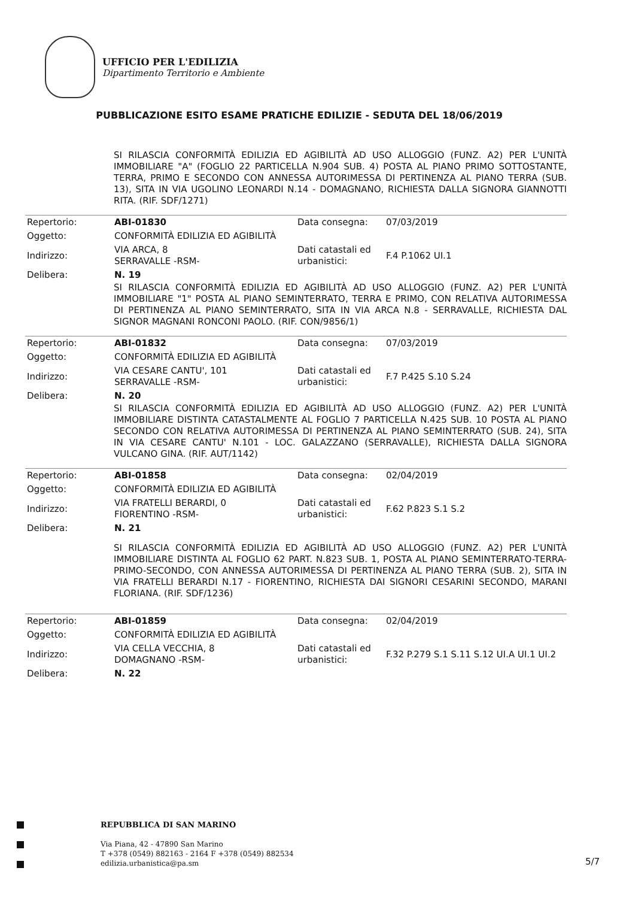UFFICIO PER L'EDILIZIA
Dipartimento Territorio e Ambiente
PUBBLICAZIONE ESITO ESAME PRATICHE EDILIZIE - SEDUTA DEL 18/06/2019
SI RILASCIA CONFORMITÀ EDILIZIA ED AGIBILITÀ AD USO ALLOGGIO (FUNZ. A2) PER L'UNITÀ IMMOBILIARE "A" (FOGLIO 22 PARTICELLA N.904 SUB. 4) POSTA AL PIANO PRIMO SOTTOSTANTE, TERRA, PRIMO E SECONDO CON ANNESSA AUTORIMESSA DI PERTINENZA AL PIANO TERRA (SUB. 13), SITA IN VIA UGOLINO LEONARDI N.14 - DOMAGNANO, RICHIESTA DALLA SIGNORA GIANNOTTI RITA. (RIF. SDF/1271)
| Repertorio: | ABI-01830 | Data consegna: | 07/03/2019 |
| Oggetto: | CONFORMITÀ EDILIZIA ED AGIBILITÀ | | |
| Indirizzo: | VIA ARCA, 8 SERRAVALLE -RSM- | Dati catastali ed urbanistici: | F.4 P.1062 UI.1 |
| Delibera: | N. 19 | | |
SI RILASCIA CONFORMITÀ EDILIZIA ED AGIBILITÀ AD USO ALLOGGIO (FUNZ. A2) PER L'UNITÀ IMMOBILIARE "1" POSTA AL PIANO SEMINTERRATO, TERRA E PRIMO, CON RELATIVA AUTORIMESSA DI PERTINENZA AL PIANO SEMINTERRATO, SITA IN VIA ARCA N.8 - SERRAVALLE, RICHIESTA DAL SIGNOR MAGNANI RONCONI PAOLO. (RIF. CON/9856/1)
| Repertorio: | ABI-01832 | Data consegna: | 07/03/2019 |
| Oggetto: | CONFORMITÀ EDILIZIA ED AGIBILITÀ | | |
| Indirizzo: | VIA CESARE CANTU', 101 SERRAVALLE -RSM- | Dati catastali ed urbanistici: | F.7 P.425 S.10 S.24 |
| Delibera: | N. 20 | | |
SI RILASCIA CONFORMITÀ EDILIZIA ED AGIBILITÀ AD USO ALLOGGIO (FUNZ. A2) PER L'UNITÀ IMMOBILIARE DISTINTA CATASTALMENTE AL FOGLIO 7 PARTICELLA N.425 SUB. 10 POSTA AL PIANO SECONDO CON RELATIVA AUTORIMESSA DI PERTINENZA AL PIANO SEMINTERRATO (SUB. 24), SITA IN VIA CESARE CANTU' N.101 - LOC. GALAZZANO (SERRAVALLE), RICHIESTA DALLA SIGNORA VULCANO GINA. (RIF. AUT/1142)
| Repertorio: | ABI-01858 | Data consegna: | 02/04/2019 |
| Oggetto: | CONFORMITÀ EDILIZIA ED AGIBILITÀ | | |
| Indirizzo: | VIA FRATELLI BERARDI, 0 FIORENTINO -RSM- | Dati catastali ed urbanistici: | F.62 P.823 S.1 S.2 |
| Delibera: | N. 21 | | |
SI RILASCIA CONFORMITÀ EDILIZIA ED AGIBILITÀ AD USO ALLOGGIO (FUNZ. A2) PER L'UNITÀ IMMOBILIARE DISTINTA AL FOGLIO 62 PART. N.823 SUB. 1, POSTA AL PIANO SEMINTERRATO-TERRA-PRIMO-SECONDO, CON ANNESSA AUTORIMESSA DI PERTINENZA AL PIANO TERRA (SUB. 2), SITA IN VIA FRATELLI BERARDI N.17 - FIORENTINO, RICHIESTA DAI SIGNORI CESARINI SECONDO, MARANI FLORIANA. (RIF. SDF/1236)
| Repertorio: | ABI-01859 | Data consegna: | 02/04/2019 |
| Oggetto: | CONFORMITÀ EDILIZIA ED AGIBILITÀ | | |
| Indirizzo: | VIA CELLA VECCHIA, 8 DOMAGNANO -RSM- | Dati catastali ed urbanistici: | F.32 P.279 S.1 S.11 S.12 UI.A UI.1 UI.2 |
| Delibera: | N. 22 | | |
REPUBBLICA DI SAN MARINO
Via Piana, 42 - 47890 San Marino
T +378 (0549) 882163 - 2164 F +378 (0549) 882534
edilizia.urbanistica@pa.sm
5/7